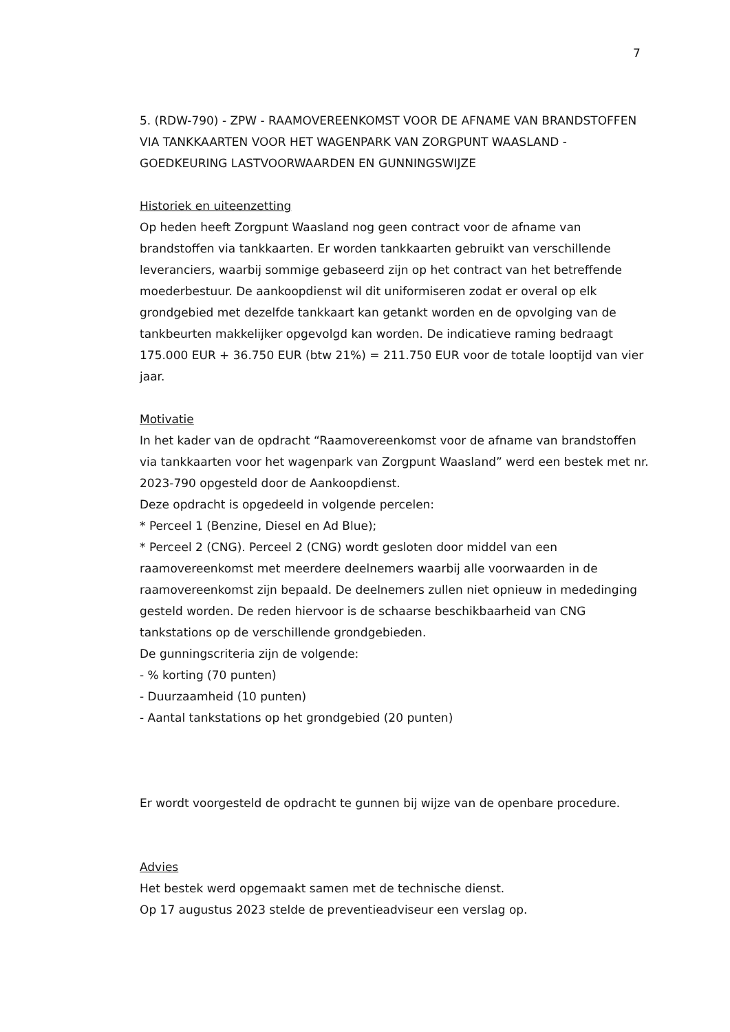7
5. (RDW-790) - ZPW - RAAMOVEREENKOMST VOOR DE AFNAME VAN BRANDSTOFFEN VIA TANKKAARTEN VOOR HET WAGENPARK VAN ZORGPUNT WAASLAND - GOEDKEURING LASTVOORWAARDEN EN GUNNINGSWIJZE
Historiek en uiteenzetting
Op heden heeft Zorgpunt Waasland nog geen contract voor de afname van brandstoffen via tankkaarten. Er worden tankkaarten gebruikt van verschillende leveranciers, waarbij sommige gebaseerd zijn op het contract van het betreffende moederbestuur. De aankoopdienst wil dit uniformiseren zodat er overal op elk grondgebied met dezelfde tankkaart kan getankt worden en de opvolging van de tankbeurten makkelijker opgevolgd kan worden. De indicatieve raming bedraagt 175.000 EUR + 36.750 EUR (btw 21%) = 211.750 EUR voor de totale looptijd van vier jaar.
Motivatie
In het kader van de opdracht “Raamovereenkomst voor de afname van brandstoffen via tankkaarten voor het wagenpark van Zorgpunt Waasland” werd een bestek met nr. 2023-790 opgesteld door de Aankoopdienst.
Deze opdracht is opgedeeld in volgende percelen:
* Perceel 1 (Benzine, Diesel en Ad Blue);
* Perceel 2 (CNG). Perceel 2 (CNG) wordt gesloten door middel van een raamovereenkomst met meerdere deelnemers waarbij alle voorwaarden in de raamovereenkomst zijn bepaald. De deelnemers zullen niet opnieuw in mededinging gesteld worden. De reden hiervoor is de schaarse beschikbaarheid van CNG tankstations op de verschillende grondgebieden.
De gunningscriteria zijn de volgende:
- % korting (70 punten)
- Duurzaamheid (10 punten)
- Aantal tankstations op het grondgebied (20 punten)
Er wordt voorgesteld de opdracht te gunnen bij wijze van de openbare procedure.
Advies
Het bestek werd opgemaakt samen met de technische dienst.
Op 17 augustus 2023 stelde de preventieadviseur een verslag op.